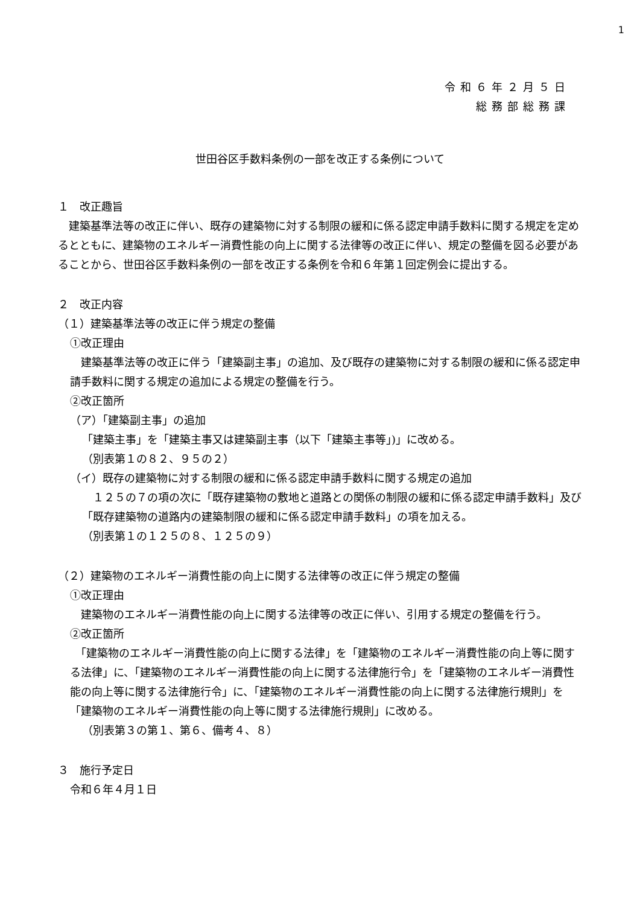1
令和６年２月５日
総務部総務課
世田谷区手数料条例の一部を改正する条例について
１　改正趣旨
　建築基準法等の改正に伴い、既存の建築物に対する制限の緩和に係る認定申請手数料に関する規定を定めるとともに、建築物のエネルギー消費性能の向上に関する法律等の改正に伴い、規定の整備を図る必要があることから、世田谷区手数料条例の一部を改正する条例を令和６年第１回定例会に提出する。
２　改正内容
（１）建築基準法等の改正に伴う規定の整備
①改正理由
　建築基準法等の改正に伴う「建築副主事」の追加、及び既存の建築物に対する制限の緩和に係る認定申請手数料に関する規定の追加による規定の整備を行う。
②改正箇所
（ア）「建築副主事」の追加
「建築主事」を「建築主事又は建築副主事（以下「建築主事等」)」に改める。
（別表第１の８２、９５の２）
（イ）既存の建築物に対する制限の緩和に係る認定申請手数料に関する規定の追加
　１２５の７の項の次に「既存建築物の敷地と道路との関係の制限の緩和に係る認定申請手数料」及び「既存建築物の道路内の建築制限の緩和に係る認定申請手数料」の項を加える。
（別表第１の１２５の８、１２５の９）
（２）建築物のエネルギー消費性能の向上に関する法律等の改正に伴う規定の整備
①改正理由
　建築物のエネルギー消費性能の向上に関する法律等の改正に伴い、引用する規定の整備を行う。
②改正箇所
　「建築物のエネルギー消費性能の向上に関する法律」を「建築物のエネルギー消費性能の向上等に関する法律」に、「建築物のエネルギー消費性能の向上に関する法律施行令」を「建築物のエネルギー消費性能の向上等に関する法律施行令」に、「建築物のエネルギー消費性能の向上に関する法律施行規則」を「建築物のエネルギー消費性能の向上等に関する法律施行規則」に改める。
（別表第３の第１、第６、備考４、８）
３　施行予定日
令和６年４月１日